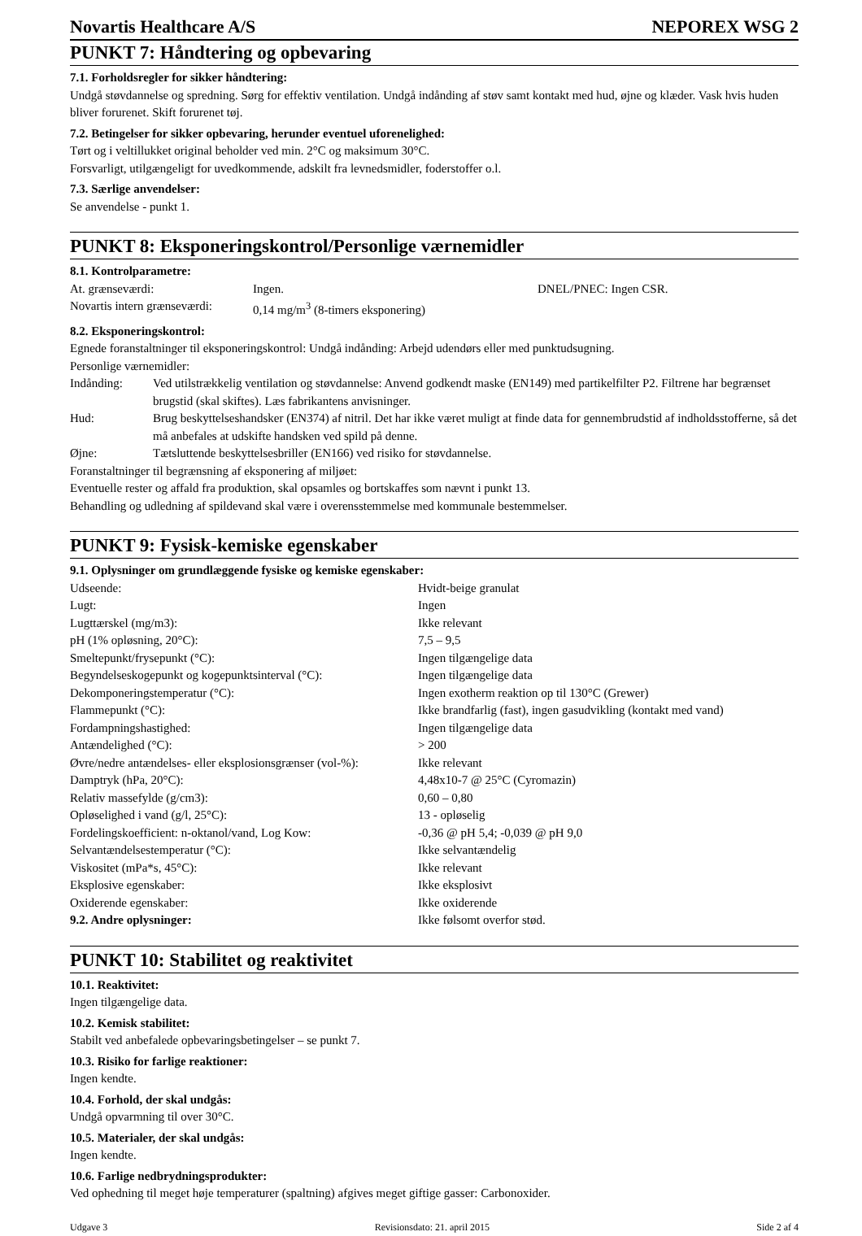Novartis Healthcare A/S NEPOREX WSG 2
PUNKT 7: Håndtering og opbevaring
7.1. Forholdsregler for sikker håndtering:
Undgå støvdannelse og spredning. Sørg for effektiv ventilation. Undgå indånding af støv samt kontakt med hud, øjne og klæder. Vask hvis huden bliver forurenet. Skift forurenet tøj.
7.2. Betingelser for sikker opbevaring, herunder eventuel uforenelighed:
Tørt og i veltillukket original beholder ved min. 2°C og maksimum 30°C.
Forsvarligt, utilgængeligt for uvedkommende, adskilt fra levnedsmidler, foderstoffer o.l.
7.3. Særlige anvendelser:
Se anvendelse - punkt 1.
PUNKT 8: Eksponeringskontrol/Personlige værnemidler
8.1. Kontrolparametre:
| At. grænseværdi: | Ingen. | DNEL/PNEC: Ingen CSR. |
| Novartis intern grænseværdi: | 0,14 mg/m<sup>3</sup> (8-timers eksponering) | |
8.2. Eksponeringskontrol:
Egnede foranstaltninger til eksponeringskontrol: Undgå indånding: Arbejd udendørs eller med punktudsugning.
Personlige værnemidler:
| Indånding: | Ved utilstrækkelig ventilation og støvdannelse: Anvend godkendt maske (EN149) med partikelfilter P2. Filtrene har begrænset brugstid (skal skiftes). Læs fabrikantens anvisninger. |
| Hud: | Brug beskyttelseshandsker (EN374) af nitril. Det har ikke været muligt at finde data for gennembrudstid af indholdsstofferne, så det må anbefales at udskifte handsken ved spild på denne. |
| Øjne: | Tætsluttende beskyttelsesbriller (EN166) ved risiko for støvdannelse. |
Foranstaltninger til begrænsning af eksponering af miljøet:
Eventuelle rester og affald fra produktion, skal opsamles og bortskaffes som nævnt i punkt 13.
Behandling og udledning af spildevand skal være i overensstemmelse med kommunale bestemmelser.
PUNKT 9: Fysisk-kemiske egenskaber
9.1. Oplysninger om grundlæggende fysiske og kemiske egenskaber:
| Udseende: | Hvidt-beige granulat |
| Lugt: | Ingen |
| Lugttærskel (mg/m3): | Ikke relevant |
| pH (1% opløsning, 20°C): | 7,5 – 9,5 |
| Smeltepunkt/frysepunkt (°C): | Ingen tilgængelige data |
| Begyndelseskogepunkt og kogepunktsinterval (°C): | Ingen tilgængelige data |
| Dekomponeringstemperatur (°C): | Ingen exotherm reaktion op til 130°C (Grewer) |
| Flammepunkt (°C): | Ikke brandfarlig (fast), ingen gasudvikling (kontakt med vand) |
| Fordampningshastighed: | Ingen tilgængelige data |
| Antændelighed (°C): | > 200 |
| Øvre/nedre antændelses- eller eksplosionsgrænser (vol-%): | Ikke relevant |
| Damptryk (hPa, 20°C): | 4,48x10-7 @ 25°C (Cyromazin) |
| Relativ massefylde (g/cm3): | 0,60 – 0,80 |
| Opløselighed i vand (g/l, 25°C): | 13 - opløselig |
| Fordelingskoefficient: n-oktanol/vand, Log Kow: | -0,36 @ pH 5,4; -0,039 @ pH 9,0 |
| Selvantændelsestemperatur (°C): | Ikke selvantændelig |
| Viskositet (mPa*s, 45°C): | Ikke relevant |
| Eksplosive egenskaber: | Ikke eksplosivt |
| Oxiderende egenskaber: | Ikke oxiderende |
| 9.2. Andre oplysninger: | Ikke følsomt overfor stød. |
PUNKT 10: Stabilitet og reaktivitet
10.1. Reaktivitet:
Ingen tilgængelige data.
10.2. Kemisk stabilitet:
Stabilt ved anbefalede opbevaringsbetingelser – se punkt 7.
10.3. Risiko for farlige reaktioner:
Ingen kendte.
10.4. Forhold, der skal undgås:
Undgå opvarmning til over 30°C.
10.5. Materialer, der skal undgås:
Ingen kendte.
10.6. Farlige nedbrydningsprodukter:
Ved ophedning til meget høje temperaturer (spaltning) afgives meget giftige gasser: Carbonoxider.
Udgave 3 Revisionsdato: 21. april 2015 Side 2 af 4